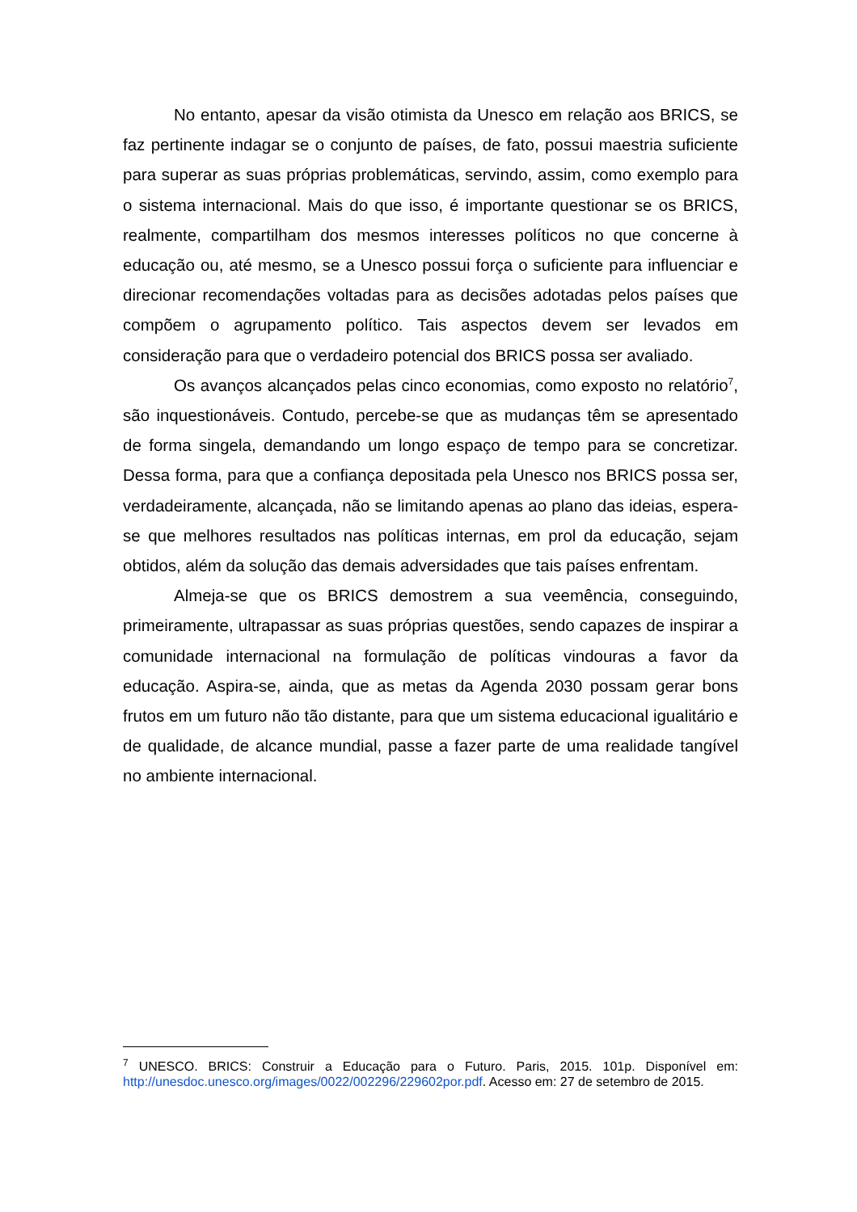No entanto, apesar da visão otimista da Unesco em relação aos BRICS, se faz pertinente indagar se o conjunto de países, de fato, possui maestria suficiente para superar as suas próprias problemáticas, servindo, assim, como exemplo para o sistema internacional. Mais do que isso, é importante questionar se os BRICS, realmente, compartilham dos mesmos interesses políticos no que concerne à educação ou, até mesmo, se a Unesco possui força o suficiente para influenciar e direcionar recomendações voltadas para as decisões adotadas pelos países que compõem o agrupamento político. Tais aspectos devem ser levados em consideração para que o verdadeiro potencial dos BRICS possa ser avaliado.
Os avanços alcançados pelas cinco economias, como exposto no relatório<sup>7</sup>, são inquestionáveis. Contudo, percebe-se que as mudanças têm se apresentado de forma singela, demandando um longo espaço de tempo para se concretizar. Dessa forma, para que a confiança depositada pela Unesco nos BRICS possa ser, verdadeiramente, alcançada, não se limitando apenas ao plano das ideias, espera-se que melhores resultados nas políticas internas, em prol da educação, sejam obtidos, além da solução das demais adversidades que tais países enfrentam.
Almeja-se que os BRICS demostrem a sua veemência, conseguindo, primeiramente, ultrapassar as suas próprias questões, sendo capazes de inspirar a comunidade internacional na formulação de políticas vindouras a favor da educação. Aspira-se, ainda, que as metas da Agenda 2030 possam gerar bons frutos em um futuro não tão distante, para que um sistema educacional igualitário e de qualidade, de alcance mundial, passe a fazer parte de uma realidade tangível no ambiente internacional.
<sup>7</sup> UNESCO. BRICS: Construir a Educação para o Futuro. Paris, 2015. 101p. Disponível em: http://unesdoc.unesco.org/images/0022/002296/229602por.pdf. Acesso em: 27 de setembro de 2015.